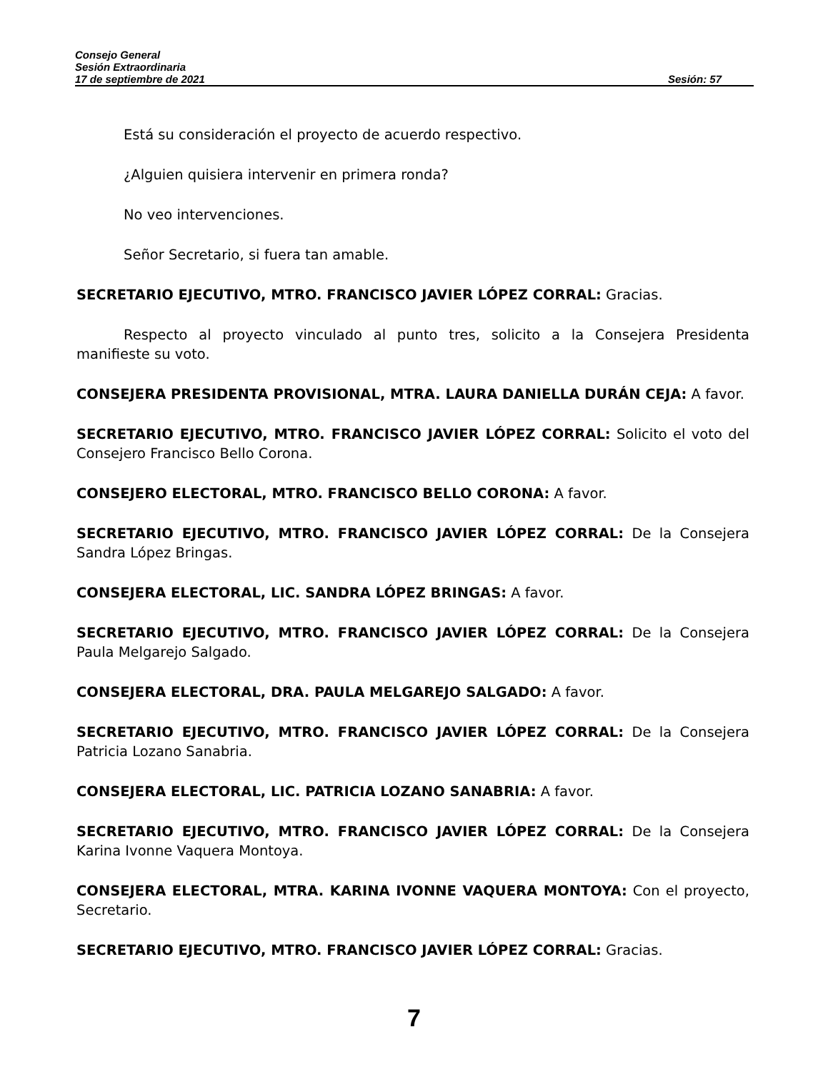Consejo General
Sesión Extraordinaria
17 de septiembre de 2021 Sesión: 57
Está su consideración el proyecto de acuerdo respectivo.
¿Alguien quisiera intervenir en primera ronda?
No veo intervenciones.
Señor Secretario, si fuera tan amable.
SECRETARIO EJECUTIVO, MTRO. FRANCISCO JAVIER LÓPEZ CORRAL: Gracias.
Respecto al proyecto vinculado al punto tres, solicito a la Consejera Presidenta manifieste su voto.
CONSEJERA PRESIDENTA PROVISIONAL, MTRA. LAURA DANIELLA DURÁN CEJA: A favor.
SECRETARIO EJECUTIVO, MTRO. FRANCISCO JAVIER LÓPEZ CORRAL: Solicito el voto del Consejero Francisco Bello Corona.
CONSEJERO ELECTORAL, MTRO. FRANCISCO BELLO CORONA: A favor.
SECRETARIO EJECUTIVO, MTRO. FRANCISCO JAVIER LÓPEZ CORRAL: De la Consejera Sandra López Bringas.
CONSEJERA ELECTORAL, LIC. SANDRA LÓPEZ BRINGAS: A favor.
SECRETARIO EJECUTIVO, MTRO. FRANCISCO JAVIER LÓPEZ CORRAL: De la Consejera Paula Melgarejo Salgado.
CONSEJERA ELECTORAL, DRA. PAULA MELGAREJO SALGADO: A favor.
SECRETARIO EJECUTIVO, MTRO. FRANCISCO JAVIER LÓPEZ CORRAL: De la Consejera Patricia Lozano Sanabria.
CONSEJERA ELECTORAL, LIC. PATRICIA LOZANO SANABRIA: A favor.
SECRETARIO EJECUTIVO, MTRO. FRANCISCO JAVIER LÓPEZ CORRAL: De la Consejera Karina Ivonne Vaquera Montoya.
CONSEJERA ELECTORAL, MTRA. KARINA IVONNE VAQUERA MONTOYA: Con el proyecto, Secretario.
SECRETARIO EJECUTIVO, MTRO. FRANCISCO JAVIER LÓPEZ CORRAL: Gracias.
7